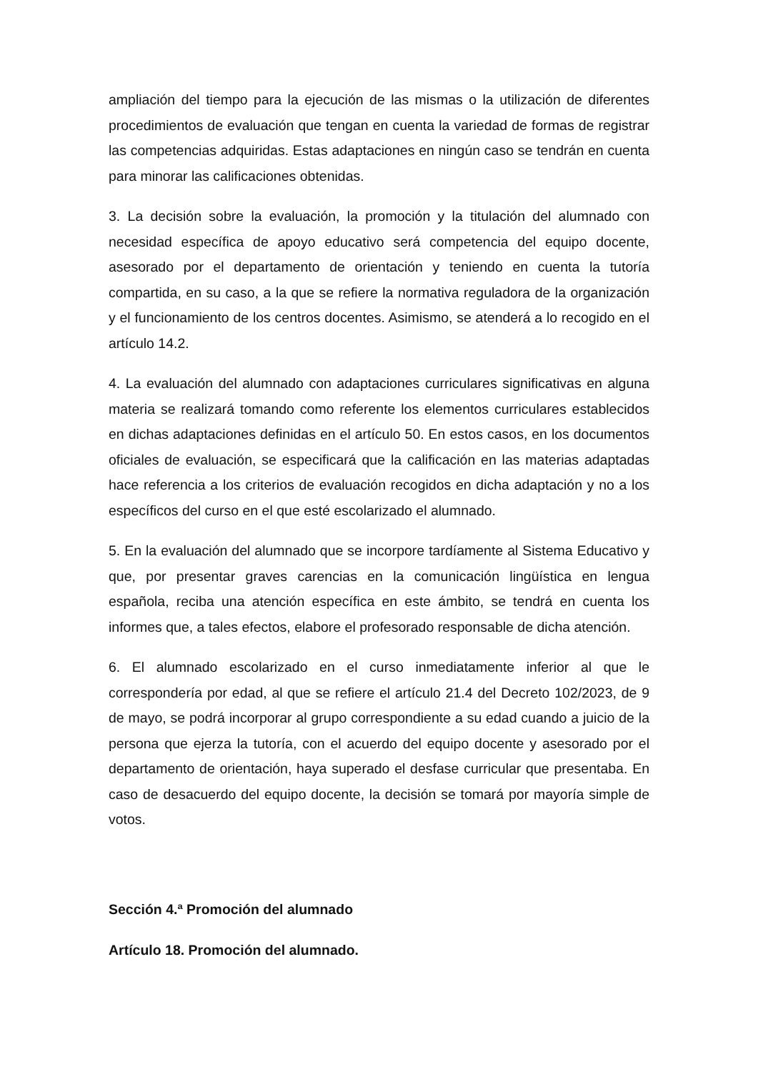ampliación del tiempo para la ejecución de las mismas o la utilización de diferentes procedimientos de evaluación que tengan en cuenta la variedad de formas de registrar las competencias adquiridas. Estas adaptaciones en ningún caso se tendrán en cuenta para minorar las calificaciones obtenidas.
3. La decisión sobre la evaluación, la promoción y la titulación del alumnado con necesidad específica de apoyo educativo será competencia del equipo docente, asesorado por el departamento de orientación y teniendo en cuenta la tutoría compartida, en su caso, a la que se refiere la normativa reguladora de la organización y el funcionamiento de los centros docentes. Asimismo, se atenderá a lo recogido en el artículo 14.2.
4. La evaluación del alumnado con adaptaciones curriculares significativas en alguna materia se realizará tomando como referente los elementos curriculares establecidos en dichas adaptaciones definidas en el artículo 50. En estos casos, en los documentos oficiales de evaluación, se especificará que la calificación en las materias adaptadas hace referencia a los criterios de evaluación recogidos en dicha adaptación y no a los específicos del curso en el que esté escolarizado el alumnado.
5. En la evaluación del alumnado que se incorpore tardíamente al Sistema Educativo y que, por presentar graves carencias en la comunicación lingüística en lengua española, reciba una atención específica en este ámbito, se tendrá en cuenta los informes que, a tales efectos, elabore el profesorado responsable de dicha atención.
6. El alumnado escolarizado en el curso inmediatamente inferior al que le correspondería por edad, al que se refiere el artículo 21.4 del Decreto 102/2023, de 9 de mayo, se podrá incorporar al grupo correspondiente a su edad cuando a juicio de la persona que ejerza la tutoría, con el acuerdo del equipo docente y asesorado por el departamento de orientación, haya superado el desfase curricular que presentaba. En caso de desacuerdo del equipo docente, la decisión se tomará por mayoría simple de votos.
Sección 4.ª Promoción del alumnado
Artículo 18. Promoción del alumnado.